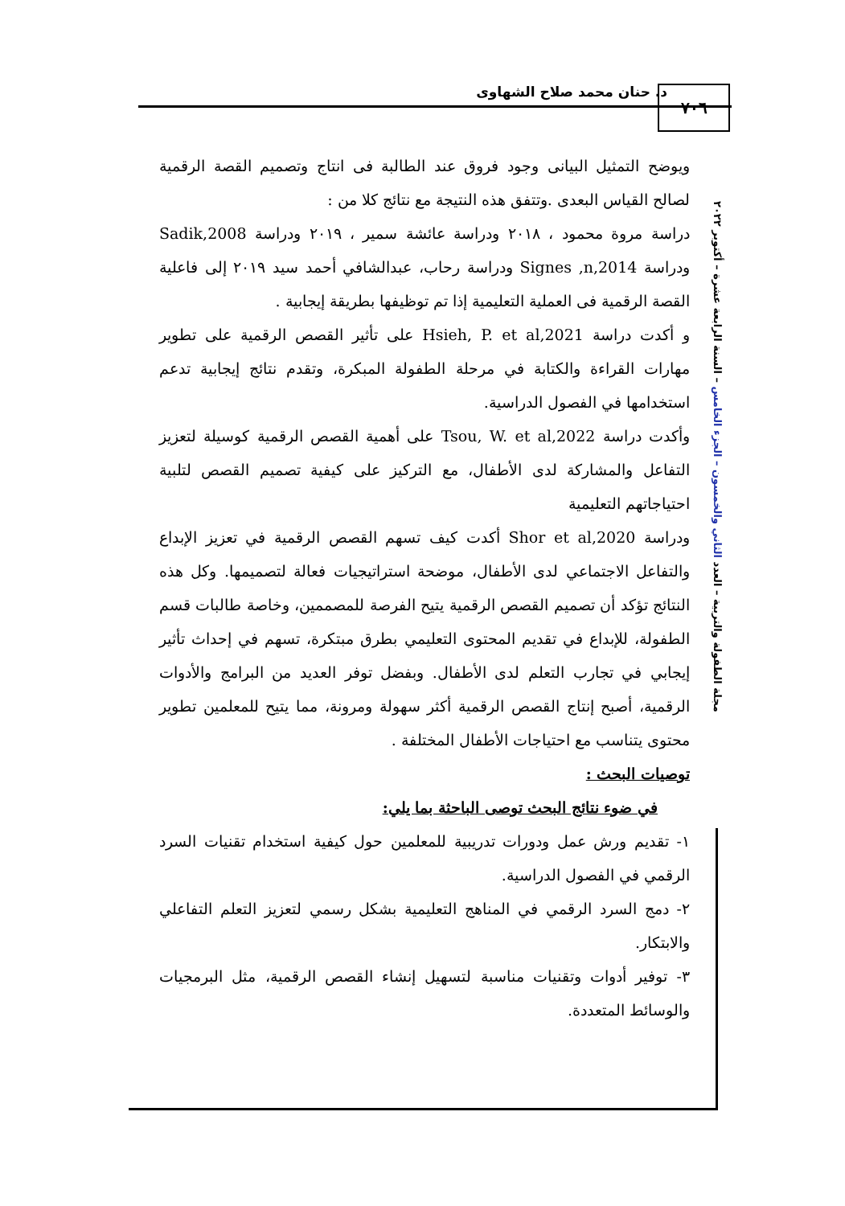د. حنان محمد صلاح الشهاوى ٧٠٦
مجلة الطفولة والتربية – العدد الثاني والخمسون – الجزء الخامس – السنة الرابعة عشرة – أكتوبر ٢٠٢٢
ويوضح التمثيل البيانى وجود فروق عند الطالبة فى انتاج وتصميم القصة الرقمية لصالح القياس البعدى .وتتفق هذه النتيجة مع نتائج كلا من :
دراسة مروة محمود ، ٢٠١٨ ودراسة عائشة سمير ، ٢٠١٩ ودراسة Sadik,2008 ودراسة Signes ,n,2014 ودراسة رحاب، عبدالشافي أحمد سيد ٢٠١٩ إلى فاعلية القصة الرقمية فى العملية التعليمية إذا تم توظيفها بطريقة إيجابية .
و أكدت دراسة Hsieh, P. et al,2021 على تأثير القصص الرقمية على تطوير مهارات القراءة والكتابة في مرحلة الطفولة المبكرة، وتقدم نتائج إيجابية تدعم استخدامها في الفصول الدراسية.
وأكدت دراسة Tsou, W. et al,2022 على أهمية القصص الرقمية كوسيلة لتعزيز التفاعل والمشاركة لدى الأطفال، مع التركيز على كيفية تصميم القصص لتلبية احتياجاتهم التعليمية
ودراسة Shor et al,2020 أكدت كيف تسهم القصص الرقمية في تعزيز الإبداع والتفاعل الاجتماعي لدى الأطفال، موضحة استراتيجيات فعالة لتصميمها. وكل هذه النتائج تؤكد أن تصميم القصص الرقمية يتيح الفرصة للمصممين، وخاصة طالبات قسم الطفولة، للإبداع في تقديم المحتوى التعليمي بطرق مبتكرة، تسهم في إحداث تأثير إيجابي في تجارب التعلم لدى الأطفال. وبفضل توفر العديد من البرامج والأدوات الرقمية، أصبح إنتاج القصص الرقمية أكثر سهولة ومرونة، مما يتيح للمعلمين تطوير محتوى يتناسب مع احتياجات الأطفال المختلفة .
توصيات البحث :
في ضوء نتائج البحث توصى الباحثة بما يلي:
١- تقديم ورش عمل ودورات تدريبية للمعلمين حول كيفية استخدام تقنيات السرد الرقمي في الفصول الدراسية.
٢- دمج السرد الرقمي في المناهج التعليمية بشكل رسمي لتعزيز التعلم التفاعلي والابتكار.
٣- توفير أدوات وتقنيات مناسبة لتسهيل إنشاء القصص الرقمية، مثل البرمجيات والوسائط المتعددة.